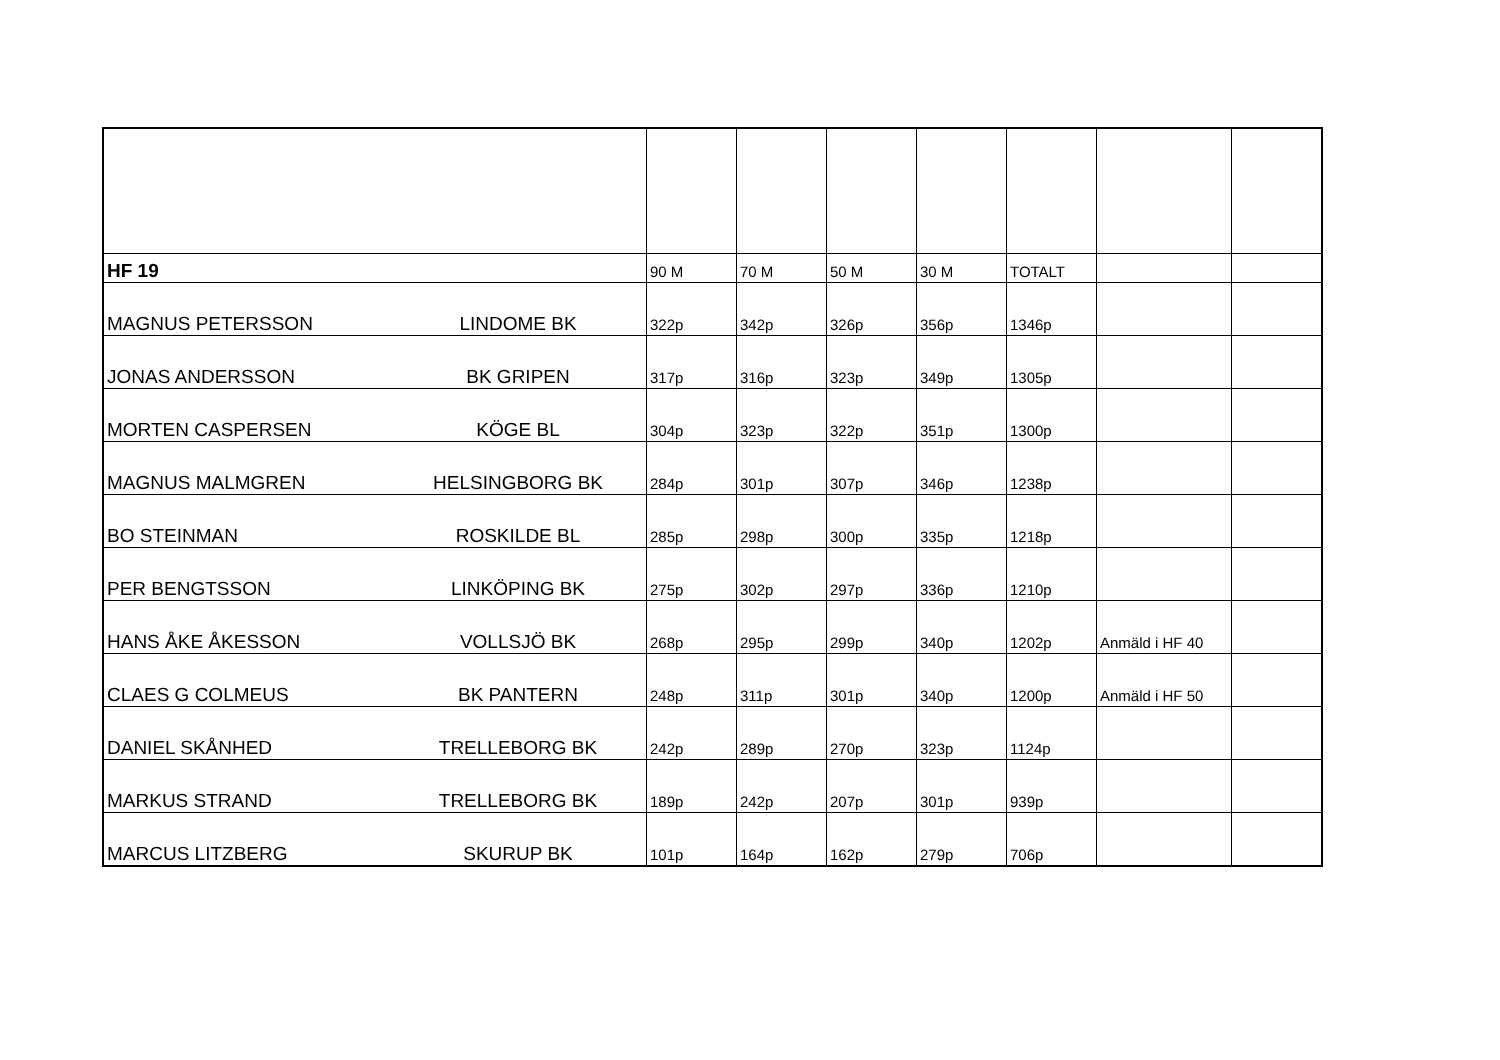| HF 19 | | 90 M | 70 M | 50 M | 30 M | TOTALT | | |
| MAGNUS PETERSSON | LINDOME BK | 322p | 342p | 326p | 356p | 1346p | | |
| JONAS ANDERSSON | BK GRIPEN | 317p | 316p | 323p | 349p | 1305p | | |
| MORTEN CASPERSEN | KÖGE BL | 304p | 323p | 322p | 351p | 1300p | | |
| MAGNUS MALMGREN | HELSINGBORG BK | 284p | 301p | 307p | 346p | 1238p | | |
| BO STEINMAN | ROSKILDE BL | 285p | 298p | 300p | 335p | 1218p | | |
| PER BENGTSSON | LINKÖPING BK | 275p | 302p | 297p | 336p | 1210p | | |
| HANS ÅKE ÅKESSON | VOLLSJÖ BK | 268p | 295p | 299p | 340p | 1202p | Anmäld i HF 40 | |
| CLAES G COLMEUS | BK PANTERN | 248p | 311p | 301p | 340p | 1200p | Anmäld i HF 50 | |
| DANIEL SKÅNHED | TRELLEBORG BK | 242p | 289p | 270p | 323p | 1124p | | |
| MARKUS STRAND | TRELLEBORG BK | 189p | 242p | 207p | 301p | 939p | | |
| MARCUS LITZBERG | SKURUP BK | 101p | 164p | 162p | 279p | 706p | | |